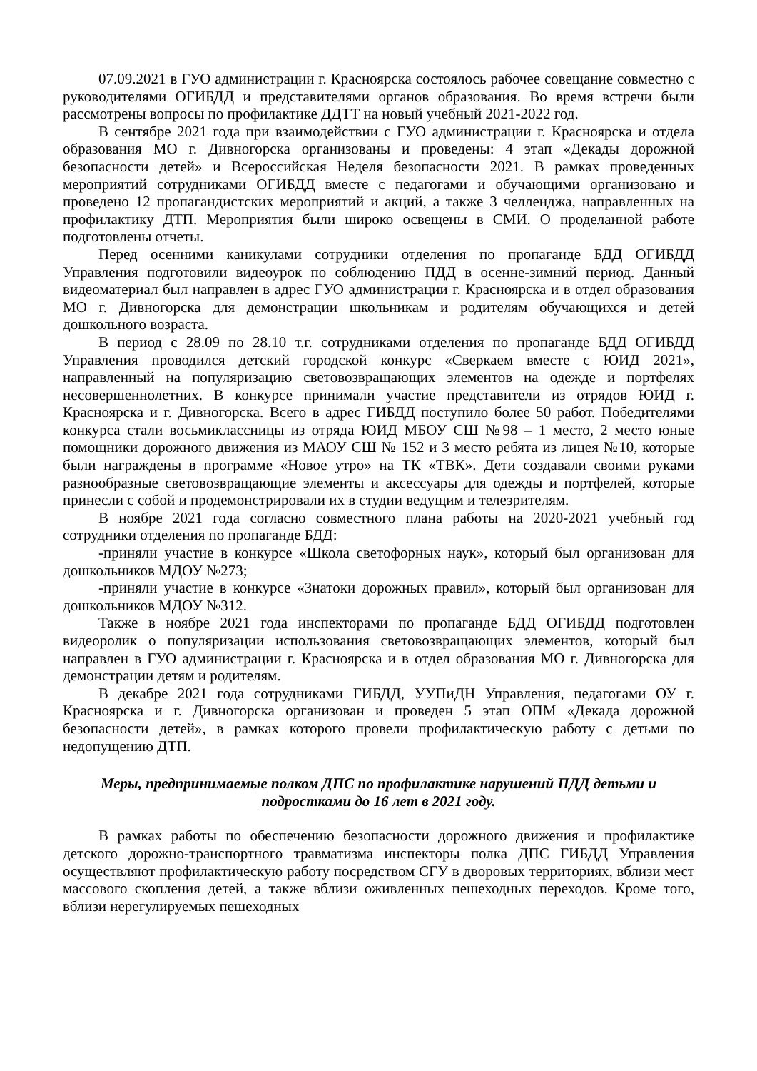07.09.2021 в ГУО администрации г. Красноярска состоялось рабочее совещание совместно с руководителями ОГИБДД и представителями органов образования. Во время встречи были рассмотрены вопросы по профилактике ДДТТ на новый учебный 2021-2022 год.
В сентябре 2021 года при взаимодействии с ГУО администрации г. Красноярска и отдела образования МО г. Дивногорска организованы и проведены: 4 этап «Декады дорожной безопасности детей» и Всероссийская Неделя безопасности 2021. В рамках проведенных мероприятий сотрудниками ОГИБДД вместе с педагогами и обучающими организовано и проведено 12 пропагандистских мероприятий и акций, а также 3 челленджа, направленных на профилактику ДТП. Мероприятия были широко освещены в СМИ. О проделанной работе подготовлены отчеты.
Перед осенними каникулами сотрудники отделения по пропаганде БДД ОГИБДД Управления подготовили видеоурок по соблюдению ПДД в осенне-зимний период. Данный видеоматериал был направлен в адрес ГУО администрации г. Красноярска и в отдел образования МО г. Дивногорска для демонстрации школьникам и родителям обучающихся и детей дошкольного возраста.
В период с 28.09 по 28.10 т.г. сотрудниками отделения по пропаганде БДД ОГИБДД Управления проводился детский городской конкурс «Сверкаем вместе с ЮИД 2021», направленный на популяризацию световозвращающих элементов на одежде и портфелях несовершеннолетних. В конкурсе принимали участие представители из отрядов ЮИД г. Красноярска и г. Дивногорска. Всего в адрес ГИБДД поступило более 50 работ. Победителями конкурса стали восьмиклассницы из отряда ЮИД МБОУ СШ №98 – 1 место, 2 место юные помощники дорожного движения из МАОУ СШ № 152 и 3 место ребята из лицея №10, которые были награждены в программе «Новое утро» на ТК «ТВК». Дети создавали своими руками разнообразные световозвращающие элементы и аксессуары для одежды и портфелей, которые принесли с собой и продемонстрировали их в студии ведущим и телезрителям.
В ноябре 2021 года согласно совместного плана работы на 2020-2021 учебный год сотрудники отделения по пропаганде БДД:
-приняли участие в конкурсе «Школа светофорных наук», который был организован для дошкольников МДОУ №273;
-приняли участие в конкурсе «Знатоки дорожных правил», который был организован для дошкольников МДОУ №312.
Также в ноябре 2021 года инспекторами по пропаганде БДД ОГИБДД подготовлен видеоролик о популяризации использования световозвращающих элементов, который был направлен в ГУО администрации г. Красноярска и в отдел образования МО г. Дивногорска для демонстрации детям и родителям.
В декабре 2021 года сотрудниками ГИБДД, УУПиДН Управления, педагогами ОУ г. Красноярска и г. Дивногорска организован и проведен 5 этап ОПМ «Декада дорожной безопасности детей», в рамках которого провели профилактическую работу с детьми по недопущению ДТП.
Меры, предпринимаемые полком ДПС по профилактике нарушений ПДД детьми и подростками до 16 лет в 2021 году.
В рамках работы по обеспечению безопасности дорожного движения и профилактике детского дорожно-транспортного травматизма инспекторы полка ДПС ГИБДД Управления осуществляют профилактическую работу посредством СГУ в дворовых территориях, вблизи мест массового скопления детей, а также вблизи оживленных пешеходных переходов. Кроме того, вблизи нерегулируемых пешеходных